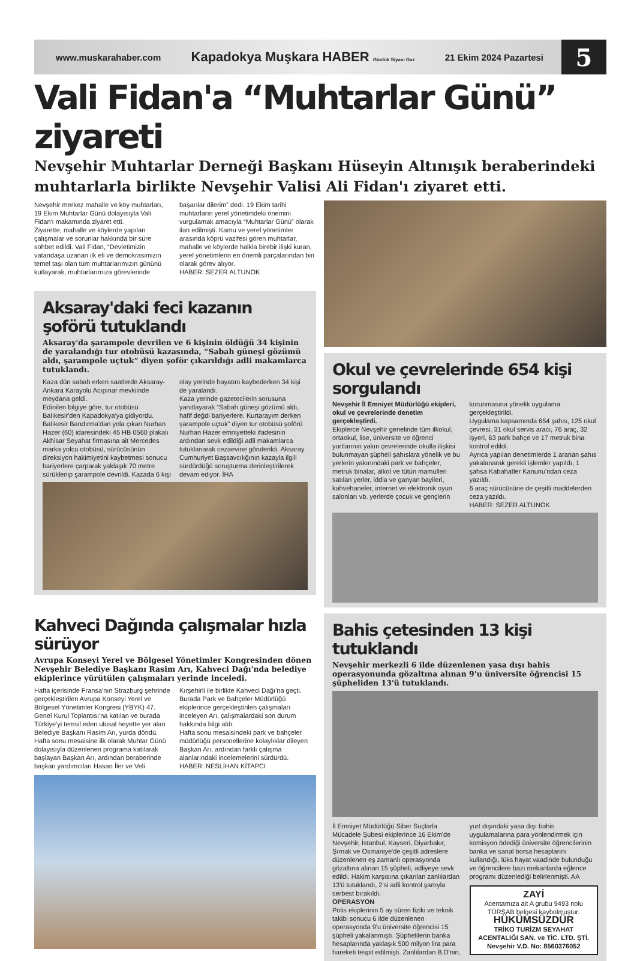www.muskarahaber.com Kapadokya Muşkara HABER Günlük Siyasi Gaz 21 Ekim 2024 Pazartesi 5
Vali Fidan'a “Muhtarlar Günü” ziyareti
Nevşehir Muhtarlar Derneği Başkanı Hüseyin Altınışık beraberindeki muhtarlarla birlikte Nevşehir Valisi Ali Fidan'ı ziyaret etti.
Nevşehir merkez mahalle ve köy muhtarları, 19 Ekim Muhtarlar Günü dolayısıyla Vali Fidan'ı makamında ziyaret etti.
Ziyarette, mahalle ve köylerde yapılan çalışmalar ve sorunlar hakkında bir süre sohbet edildi. Vali Fidan, “Devletimizin vatandaşa uzanan ilk eli ve demokrasimizin temel taşı olan tüm muhtarlarımızın gününü kutlayarak, muhtarlarımıza görevlerinde başarılar dilerim” dedi. 19 Ekim tarihi muhtarların yerel yönetimdeki önemini vurgulamak amacıyla “Muhtarlar Günü” olarak ilan edilmişti. Kamu ve yerel yönetimler arasında köprü vazifesi gören muhtarlar, mahalle ve köylerde halkla birebir ilişki kuran, yerel yönetimlerin en önemli parçalarından biri olarak görev alıyor.
HABER: SEZER ALTUNOK
Aksaray'daki feci kazanın şoförü tutuklandı
Aksaray'da şarampole devrilen ve 6 kişinin öldüğü 34 kişinin de yaralandığı tur otobüsü kazasında, “Sabah güneşi gözümü aldı, şarampole uçtuk” diyen şoför çıkarıldığı adli makamlarca tutuklandı.
Kaza dün sabah erken saatlerde Aksaray-Ankara Karayolu Acıpınar mevkiinde meydana geldi.
Edinilen bilgiye göre, tur otobüsü Balıkesir'den Kapadokya'ya gidiyordu. Balıkesir Bandırma'dan yola çıkan Nurhan Hazer (60) idaresindeki 45 HB 0560 plakalı Akhisar Seyahat firmasına ait Mercedes marka yolcu otobüsü, sürücüsünün direksiyon hakimiyetini kaybetmesi sonucu bariyerlere çarparak yaklaşık 70 metre sürüklenip şarampole devrildi. Kazada 6 kişi olay yerinde hayatını kaybederken 34 kişi de yaralandı.
Kaza yerinde gazetecilerin sorusuna yanıtlayarak “Sabah güneşi gözümü aldı, hafif değdi bariyerlere. Kurtarayım derken şarampole uçtuk” diyen tur otobüsü şoförü Nurhan Hazer emniyetteki ifadesinin ardından sevk edildiği adli makamlarca tutuklanarak cezaevine gönderildi. Aksaray Cumhuriyet Başsavcılığının kazayla ilgili sürdürdüğü soruşturma derinleştirilerek devam ediyor. İHA
Okul ve çevrelerinde 654 kişi sorgulandı
Nevşehir İl Emniyet Müdürlüğü ekipleri, okul ve çevrelerinde denetim gerçekleştirdi.
Ekiplerce Nevşehir genelinde tüm ilkokul, ortaokul, lise, üniversite ve öğrenci yurtlarının yakın çevrelerinde okulla ilişkisi bulunmayan şüpheli şahıslara yönelik ve bu yerlerin yakınındaki park ve bahçeler, metruk binalar, alkol ve tütün mamulleri satılan yerler, iddia ve ganyan bayileri, kahvehaneler, internet ve elektronik oyun salonları vb. yerlerde çocuk ve gençlerin korunmasına yönelik uygulama gerçekleştirildi.
Uygulama kapsamında 654 şahıs, 125 okul çevresi, 31 okul servis aracı, 76 araç, 32 işyeri, 63 park bahçe ve 17 metruk bina kontrol edildi.
Ayrıca yapılan denetimlerde 1 aranan şahıs yakalanarak gerekli işlemler yapıldı, 1 şahsa Kabahatler Kanunu'ndan ceza yazıldı.
6 araç sürücüsüne de çeşitli maddelerden ceza yazıldı.
HABER: SEZER ALTUNOK
Kahveci Dağında çalışmalar hızla sürüyor
Avrupa Konseyi Yerel ve Bölgesel Yönetimler Kongresinden dönen Nevşehir Belediye Başkanı Rasim Arı, Kahveci Dağı'nda belediye ekiplerince yürütülen çalışmaları yerinde inceledi.
Hafta içerisinde Fransa'nın Strazburg şehrinde gerçekleştirilen Avrupa Konseyi Yerel ve Bölgesel Yönetimler Kongresi (YBYK) 47. Genel Kurul Toplantısı'na katılan ve burada Türkiye'yi temsil eden ulusal heyette yer alan Belediye Başkanı Rasim Arı, yurda döndü.
Hafta sonu mesaisine ilk olarak Muhtar Günü dolayısıyla düzenlenen programa katılarak başlayan Başkan Arı, ardından beraberinde başkan yardımcıları Hasan İler ve Veli Kırşehirli ile birlikte Kahveci Dağı'na geçti. Burada Park ve Bahçeler Müdürlüğü ekiplerince gerçekleştirilen çalışmaları inceleyen Arı, çalışmalardaki son durum hakkında bilgi aldı.
Hafta sonu mesaisindeki park ve bahçeler müdürlüğü personellerine kolaylıklar dileyen Başkan Arı, ardından farklı çalışma alanlarındaki incelemelerini sürdürdü.
HABER: NESLİHAN KİTAPCI
Bahis çetesinden 13 kişi tutuklandı
Nevşehir merkezli 6 ilde düzenlenen yasa dışı bahis operasyonunda gözaltına alınan 9'u üniversite öğrencisi 15 şüpheliden 13'ü tutuklandı.
İl Emniyet Müdürlüğü Siber Suçlarla Mücadele Şubesi ekiplerince 16 Ekim'de Nevşehir, İstanbul, Kayseri, Diyarbakır, Şırnak ve Osmaniye'de çeşitli adreslere düzenlenen eş zamanlı operasyonda gözaltına alınan 15 şüpheli, adliyeye sevk edildi. Hakim karşısına çıkarılan zanlılardan 13'ü tutuklandı, 2'si adli kontrol şartıyla serbest bırakıldı.
OPERASYON
Polis ekiplerinin 5 ay süren fiziki ve teknik takibi sonucu 6 ilde düzenlenen operasyonda 9'u üniversite öğrencisi 15 şüpheli yakalanmıştı. Şüphelilerin banka hesaplarında yaklaşık 500 milyon lira para hareketi tespit edilmişti. Zanlılardan B.D'nin, yurt dışındaki yasa dışı bahis uygulamalarına para yönlendirmek için komisyon ödediği üniversite öğrencilerinin banka ve sanal borsa hesaplarını kullandığı, lüks hayat vaadinde bulunduğu ve öğrencilere bazı mekanlarda eğlence programı düzenlediği belirlenmişti. AA
ZAYİ
Acentamıza ait A grubu 9493 nolu TÜRSAB belgesi kaybolmuştur.
HÜKÜMSÜZDÜR
TRİKO TURİZM SEYAHAT ACENTALIĞI SAN. ve TİC. LTD. ŞTİ. Nevşehir V.D. No: 8560376052